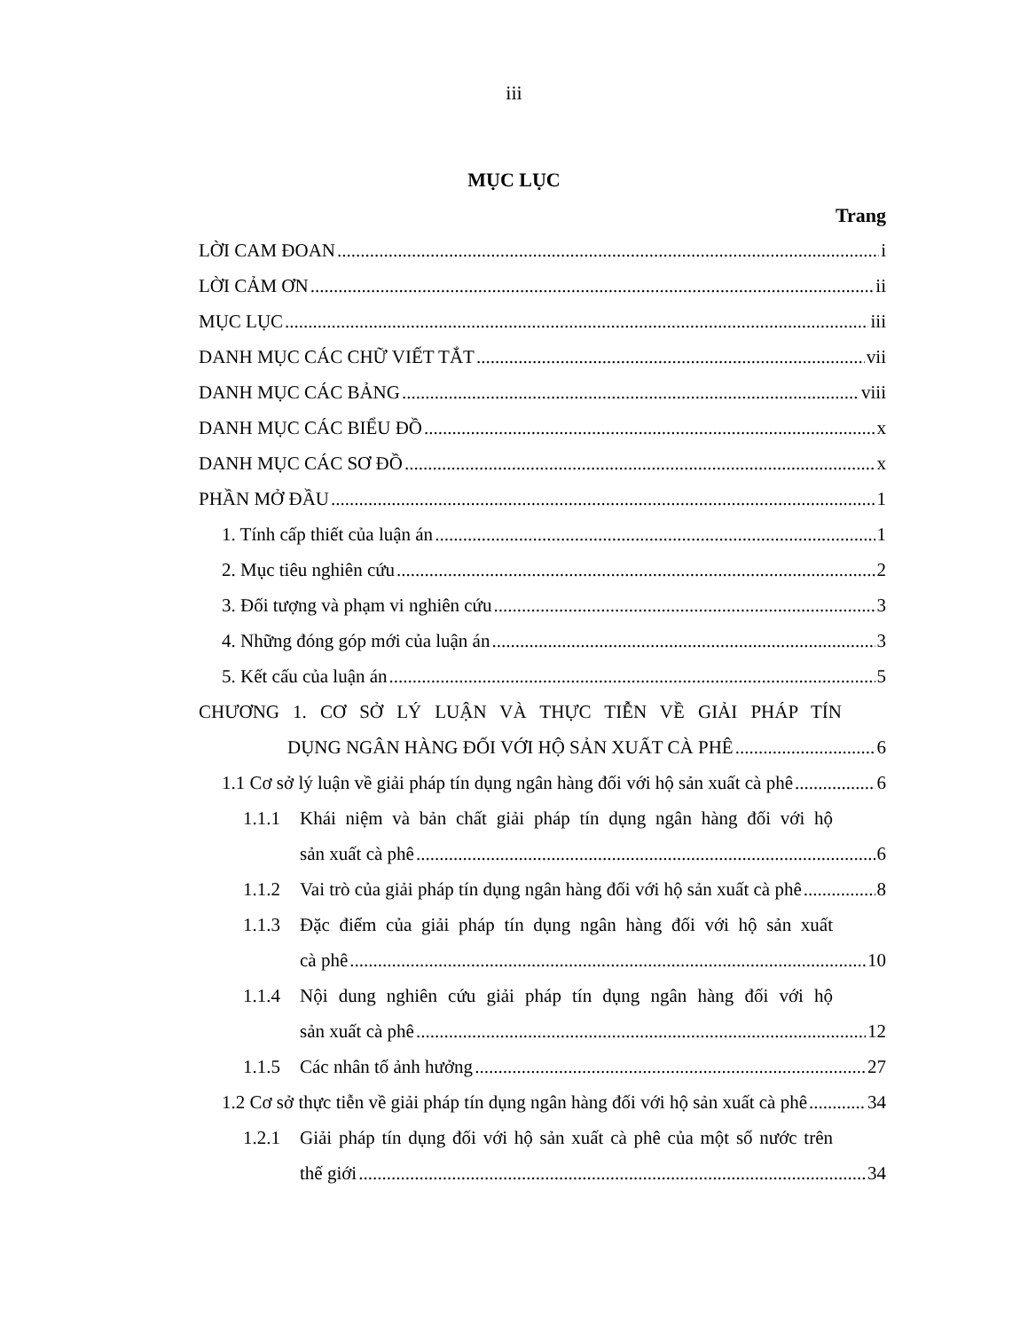iii
MỤC LỤC
Trang
LỜI CAM ĐOAN i
LỜI CẢM ƠN ii
MỤC LỤC iii
DANH MỤC CÁC CHỮ VIẾT TẮT vii
DANH MỤC CÁC BẢNG viii
DANH MỤC CÁC BIỂU ĐỒ x
DANH MỤC CÁC SƠ ĐỒ x
PHẦN MỞ ĐẦU 1
1. Tính cấp thiết của luận án 1
2. Mục tiêu nghiên cứu 2
3. Đối tượng và phạm vi nghiên cứu 3
4. Những đóng góp mới của luận án 3
5. Kết cấu của luận án 5
CHƯƠNG 1. CƠ SỞ LÝ LUẬN VÀ THỰC TIỄN VỀ GIẢI PHÁP TÍN
DỤNG NGÂN HÀNG ĐỐI VỚI HỘ SẢN XUẤT CÀ PHÊ 6
1.1 Cơ sở lý luận về giải pháp tín dụng ngân hàng đối với hộ sản xuất cà phê 6
1.1.1 Khái niệm và bản chất giải pháp tín dụng ngân hàng đối với hộ
sản xuất cà phê 6
1.1.2 Vai trò của giải pháp tín dụng ngân hàng đối với hộ sản xuất cà phê 8
1.1.3 Đặc điểm của giải pháp tín dụng ngân hàng đối với hộ sản xuất
cà phê 10
1.1.4 Nội dung nghiên cứu giải pháp tín dụng ngân hàng đối với hộ
sản xuất cà phê 12
1.1.5 Các nhân tố ảnh hưởng 27
1.2 Cơ sở thực tiễn về giải pháp tín dụng ngân hàng đối với hộ sản xuất cà phê 34
1.2.1 Giải pháp tín dụng đối với hộ sản xuất cà phê của một số nước trên
thế giới 34